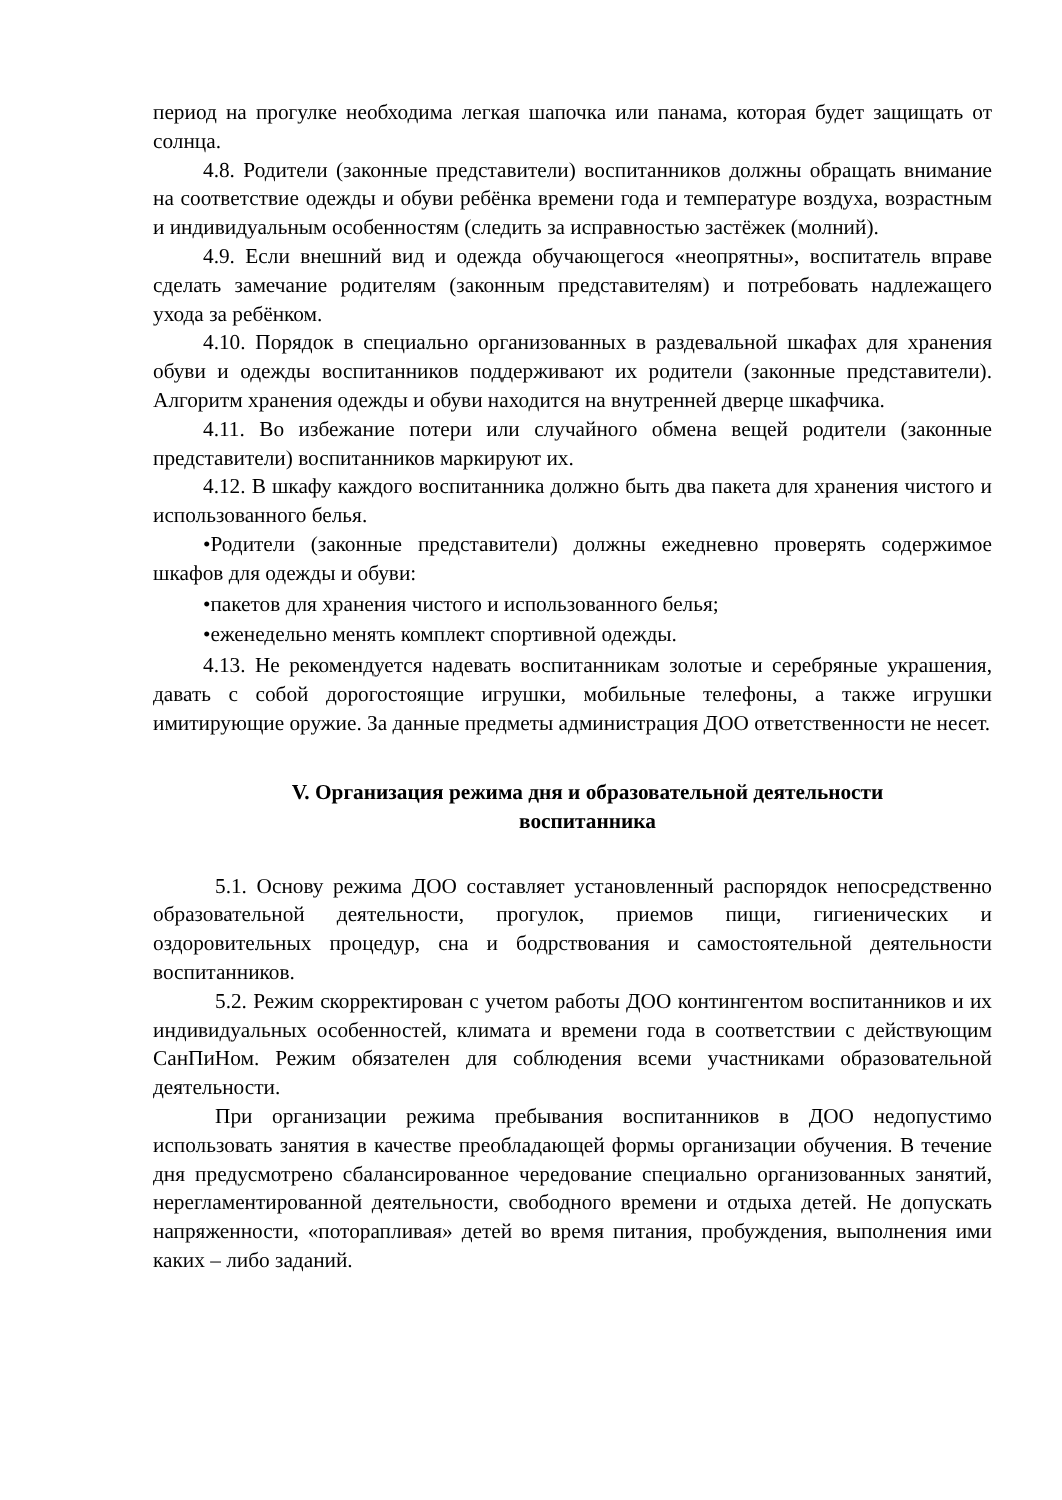период на прогулке необходима легкая шапочка или панама, которая будет защищать от солнца.
4.8. Родители (законные представители) воспитанников должны обращать внимание на соответствие одежды и обуви ребёнка времени года и температуре воздуха, возрастным и индивидуальным особенностям (следить за исправностью застёжек (молний).
4.9. Если внешний вид и одежда обучающегося «неопрятны», воспитатель вправе сделать замечание родителям (законным представителям) и потребовать надлежащего ухода за ребёнком.
4.10. Порядок в специально организованных в раздевальной шкафах для хранения обуви и одежды воспитанников поддерживают их родители (законные представители). Алгоритм хранения одежды и обуви находится на внутренней дверце шкафчика.
4.11. Во избежание потери или случайного обмена вещей родители (законные представители) воспитанников маркируют их.
4.12. В шкафу каждого воспитанника должно быть два пакета для хранения чистого и использованного белья.
•Родители (законные представители) должны ежедневно проверять содержимое шкафов для одежды и обуви:
•пакетов для хранения чистого и использованного белья;
•еженедельно менять комплект спортивной одежды.
4.13. Не рекомендуется надевать воспитанникам золотые и серебряные украшения, давать с собой дорогостоящие игрушки, мобильные телефоны, а также игрушки имитирующие оружие. За данные предметы администрация ДОО ответственности не несет.
V. Организация режима дня и образовательной деятельности
воспитанника
5.1. Основу режима ДОО составляет установленный распорядок непосредственно образовательной деятельности, прогулок, приемов пищи, гигиенических и оздоровительных процедур, сна и бодрствования и самостоятельной деятельности воспитанников.
5.2. Режим скорректирован с учетом работы ДОО контингентом воспитанников и их индивидуальных особенностей, климата и времени года в соответствии с действующим СанПиНом. Режим обязателен для соблюдения всеми участниками образовательной деятельности.
При организации режима пребывания воспитанников в ДОО недопустимо использовать занятия в качестве преобладающей формы организации обучения. В течение дня предусмотрено сбалансированное чередование специально организованных занятий, нерегламентированной деятельности, свободного времени и отдыха детей. Не допускать напряженности, «поторапливая» детей во время питания, пробуждения, выполнения ими каких – либо заданий.